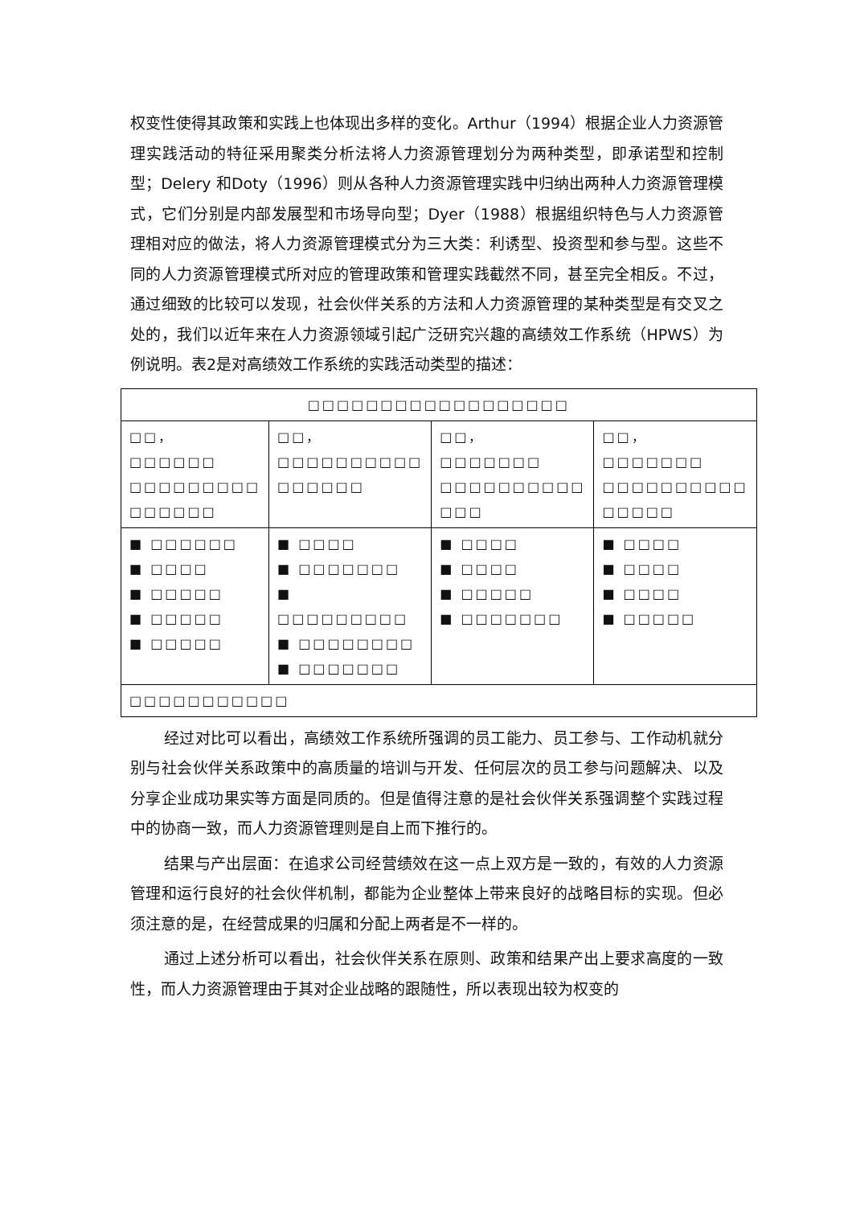权变性使得其政策和实践上也体现出多样的变化。Arthur（1994）根据企业人力资源管理实践活动的特征采用聚类分析法将人力资源管理划分为两种类型，即承诺型和控制型；Delery 和Doty（1996）则从各种人力资源管理实践中归纳出两种人力资源管理模式，它们分别是内部发展型和市场导向型；Dyer（1988）根据组织特色与人力资源管理相对应的做法，将人力资源管理模式分为三大类：利诱型、投资型和参与型。这些不同的人力资源管理模式所对应的管理政策和管理实践截然不同，甚至完全相反。不过，通过细致的比较可以发现，社会伙伴关系的方法和人力资源管理的某种类型是有交叉之处的，我们以近年来在人力资源领域引起广泛研究兴趣的高绩效工作系统（HPWS）为例说明。表2是对高绩效工作系统的实践活动类型的描述：
| □□□□□□□□□□□□□□□□□□ | | | |
| □□，□□□□□□ □□□□□□□□□ □□□□□□ | □□，□□□□□□□□□□ □□□□□□ | □□，□□□□□□□ □□□□□□□□□□ □□□ | □□，□□□□□□□ □□□□□□□□□□ □□□□□ |
| ■ □□□□□□ ■ □□□□ ■ □□□□□ ■ □□□□□ ■ □□□□□ | ■ □□□□ ■ □□□□□□□ ■ □□□□□□□□□ ■ □□□□□□□□ ■ □□□□□□□ | ■ □□□□ ■ □□□□ ■ □□□□□ ■ □□□□□□□ | ■ □□□□ ■ □□□□ ■ □□□□ ■ □□□□□ |
| □□□□□□□□□□□ | | | |
经过对比可以看出，高绩效工作系统所强调的员工能力、员工参与、工作动机就分别与社会伙伴关系政策中的高质量的培训与开发、任何层次的员工参与问题解决、以及分享企业成功果实等方面是同质的。但是值得注意的是社会伙伴关系强调整个实践过程中的协商一致，而人力资源管理则是自上而下推行的。
结果与产出层面：在追求公司经营绩效在这一点上双方是一致的，有效的人力资源管理和运行良好的社会伙伴机制，都能为企业整体上带来良好的战略目标的实现。但必须注意的是，在经营成果的归属和分配上两者是不一样的。
通过上述分析可以看出，社会伙伴关系在原则、政策和结果产出上要求高度的一致性，而人力资源管理由于其对企业战略的跟随性，所以表现出较为权变的